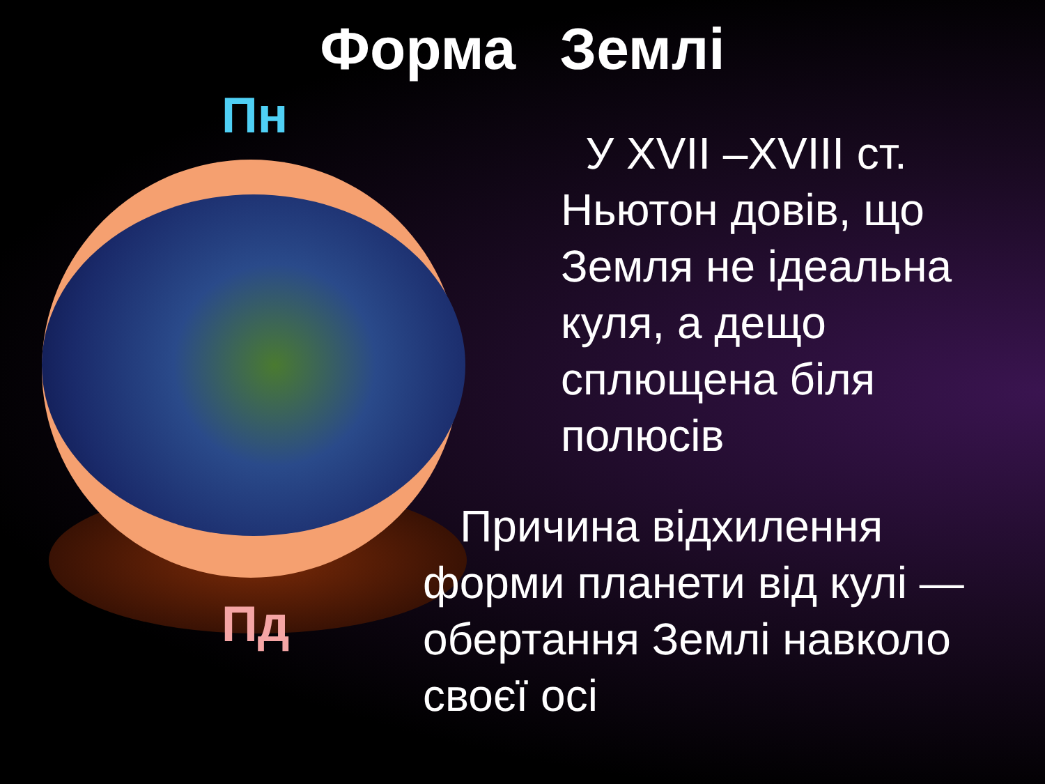Форма Землі
Пн
Пд
У XVII –XVIII ст. Ньютон довів, що Земля не ідеальна куля, а дещо сплющена біля полюсів
Причина відхилення форми планети від кулі — обертання Землі навколо своєї осі